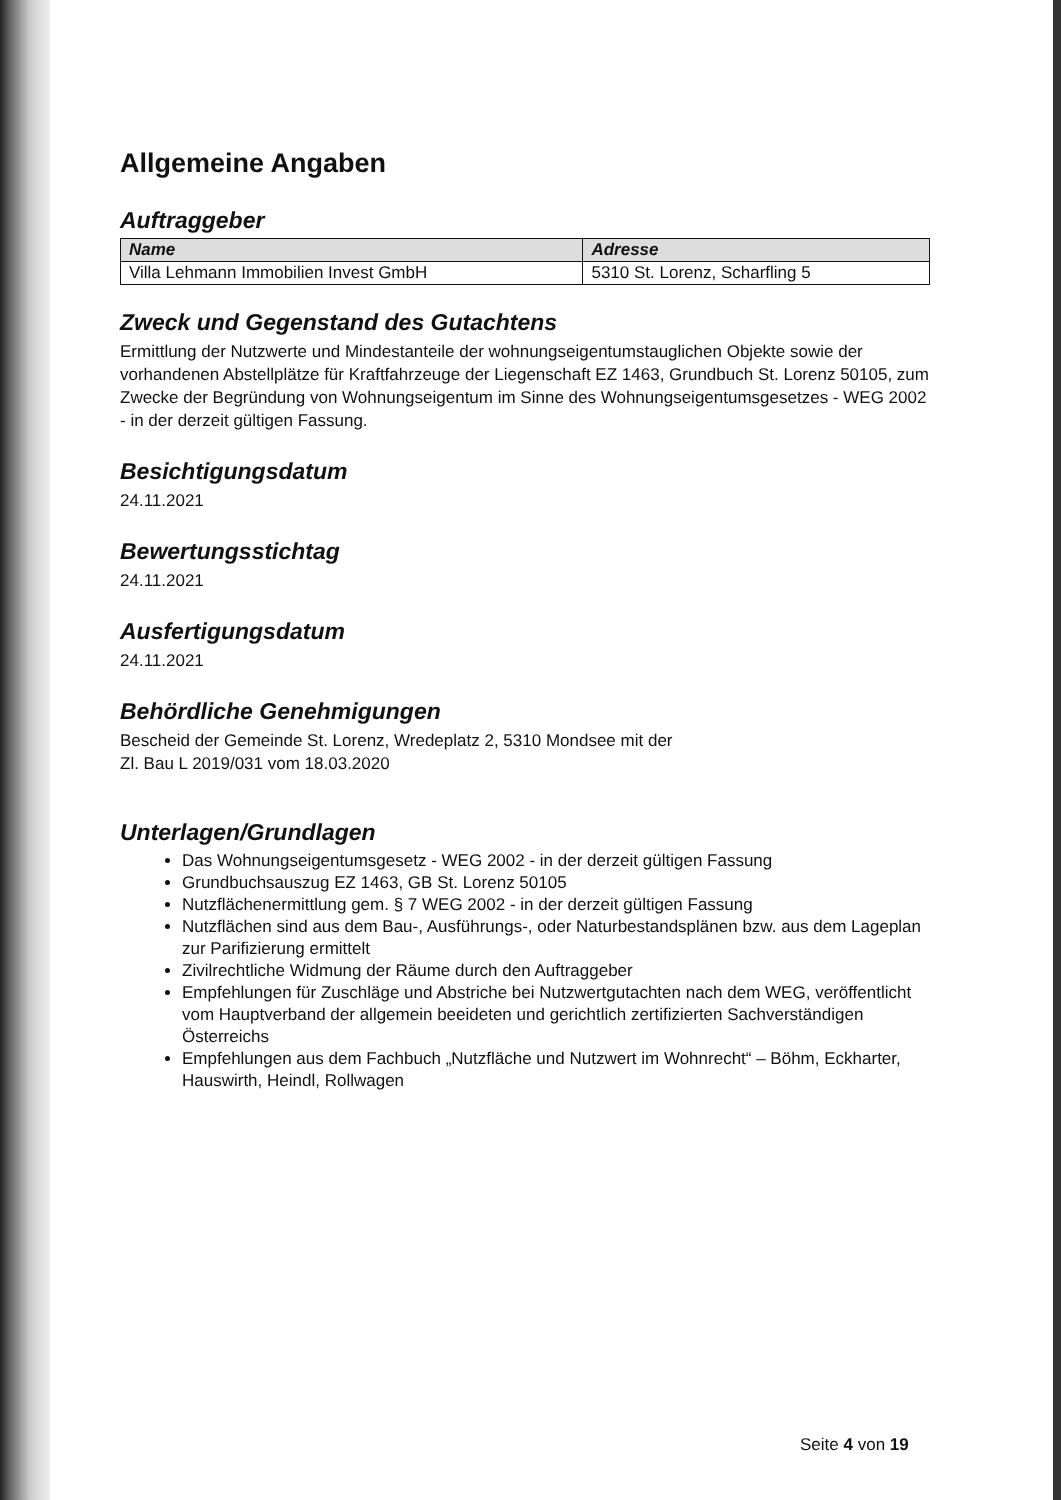Allgemeine Angaben
Auftraggeber
| Name | Adresse |
| --- | --- |
| Villa Lehmann Immobilien Invest GmbH | 5310 St. Lorenz, Scharfling 5 |
Zweck und Gegenstand des Gutachtens
Ermittlung der Nutzwerte und Mindestanteile der wohnungseigentumstauglichen Objekte sowie der vorhandenen Abstellplätze für Kraftfahrzeuge der Liegenschaft EZ 1463, Grundbuch St. Lorenz 50105, zum Zwecke der Begründung von Wohnungseigentum im Sinne des Wohnungseigentumsgesetzes - WEG 2002 - in der derzeit gültigen Fassung.
Besichtigungsdatum
24.11.2021
Bewertungsstichtag
24.11.2021
Ausfertigungsdatum
24.11.2021
Behördliche Genehmigungen
Bescheid der Gemeinde St. Lorenz, Wredeplatz 2, 5310 Mondsee mit der
Zl. Bau L 2019/031 vom 18.03.2020
Unterlagen/Grundlagen
Das Wohnungseigentumsgesetz - WEG 2002 - in der derzeit gültigen Fassung
Grundbuchsauszug EZ 1463, GB St. Lorenz 50105
Nutzflächenermittlung gem. § 7 WEG 2002 - in der derzeit gültigen Fassung
Nutzflächen sind aus dem Bau-, Ausführungs-, oder Naturbestandsplänen bzw. aus dem Lageplan zur Parifizierung ermittelt
Zivilrechtliche Widmung der Räume durch den Auftraggeber
Empfehlungen für Zuschläge und Abstriche bei Nutzwertgutachten nach dem WEG, veröffentlicht vom Hauptverband der allgemein beeideten und gerichtlich zertifizierten Sachverständigen Österreichs
Empfehlungen aus dem Fachbuch „Nutzfläche und Nutzwert im Wohnrecht“ – Böhm, Eckharter, Hauswirth, Heindl, Rollwagen
Seite 4 von 19